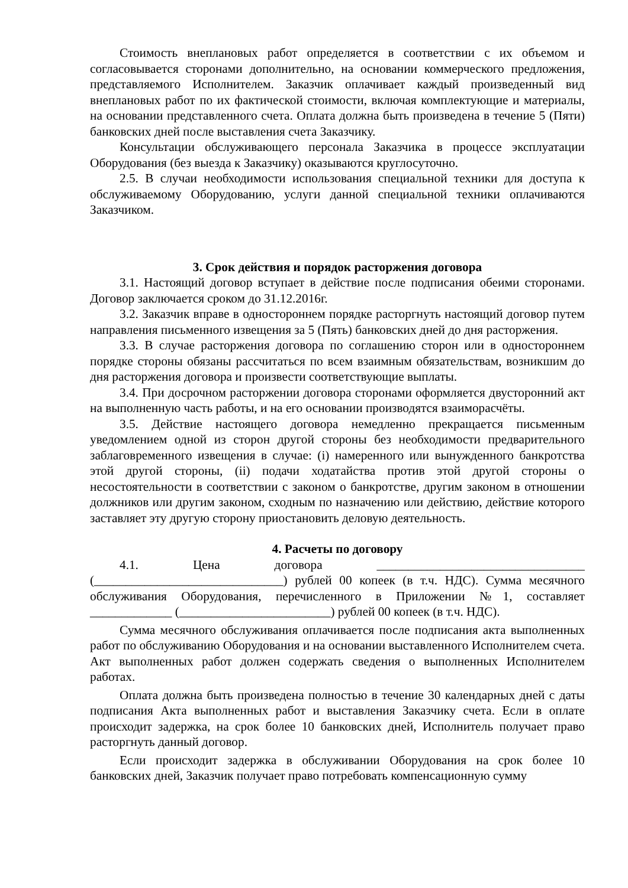Стоимость внеплановых работ определяется в соответствии с их объемом и согласовывается сторонами дополнительно, на основании коммерческого предложения, представляемого Исполнителем. Заказчик оплачивает каждый произведенный вид внеплановых работ по их фактической стоимости, включая комплектующие и материалы, на основании представленного счета. Оплата должна быть произведена в течение 5 (Пяти) банковских дней после выставления счета Заказчику.
Консультации обслуживающего персонала Заказчика в процессе эксплуатации Оборудования (без выезда к Заказчику) оказываются круглосуточно.
2.5. В случаи необходимости использования специальной техники для доступа к обслуживаемому Оборудованию, услуги данной специальной техники оплачиваются Заказчиком.
3. Срок действия и порядок расторжения договора
3.1. Настоящий договор вступает в действие после подписания обеими сторонами. Договор заключается сроком до 31.12.2016г.
3.2. Заказчик вправе в одностороннем порядке расторгнуть настоящий договор путем направления письменного извещения за 5 (Пять) банковских дней до дня расторжения.
3.3. В случае расторжения договора по соглашению сторон или в одностороннем порядке стороны обязаны рассчитаться по всем взаимным обязательствам, возникшим до дня расторжения договора и произвести соответствующие выплаты.
3.4. При досрочном расторжении договора сторонами оформляется двусторонний акт на выполненную часть работы, и на его основании производятся взаиморасчёты.
3.5. Действие настоящего договора немедленно прекращается письменным уведомлением одной из сторон другой стороны без необходимости предварительного заблаговременного извещения в случае: (i) намеренного или вынужденного банкротства этой другой стороны, (ii) подачи ходатайства против этой другой стороны о несостоятельности в соответствии с законом о банкротстве, другим законом в отношении должников или другим законом, сходным по назначению или действию, действие которого заставляет эту другую сторону приостановить деловую деятельность.
4. Расчеты по договору
4.1. Цена договора _________________________________ (______________________________) рублей 00 копеек (в т.ч. НДС). Сумма месячного обслуживания Оборудования, перечисленного в Приложении №1, составляет _____________ (________________________) рублей 00 копеек (в т.ч. НДС).
Сумма месячного обслуживания оплачивается после подписания акта выполненных работ по обслуживанию Оборудования и на основании выставленного Исполнителем счета. Акт выполненных работ должен содержать сведения о выполненных Исполнителем работах.
Оплата должна быть произведена полностью в течение 30 календарных дней с даты подписания Акта выполненных работ и выставления Заказчику счета. Если в оплате происходит задержка, на срок более 10 банковских дней, Исполнитель получает право расторгнуть данный договор.
Если происходит задержка в обслуживании Оборудования на срок более 10 банковских дней, Заказчик получает право потребовать компенсационную сумму